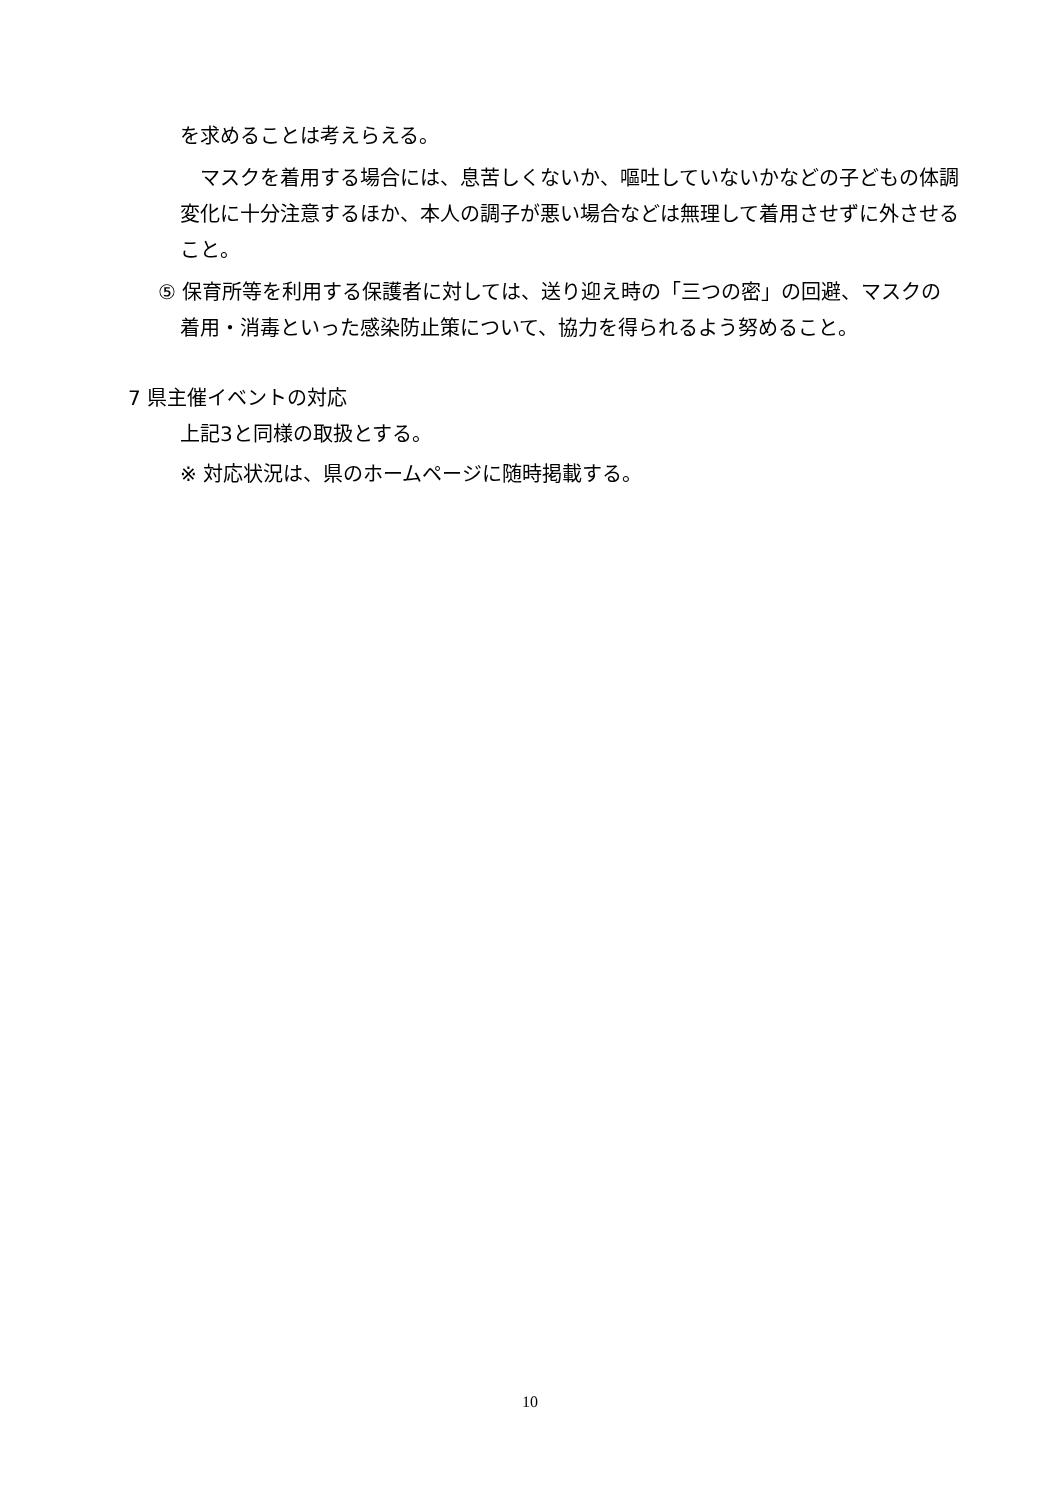を求めることは考えらえる。
　マスクを着用する場合には、息苦しくないか、嘔吐していないかなどの子どもの体調変化に十分注意するほか、本人の調子が悪い場合などは無理して着用させずに外させること。
⑤ 保育所等を利用する保護者に対しては、送り迎え時の「三つの密」の回避、マスクの着用・消毒といった感染防止策について、協力を得られるよう努めること。
7 県主催イベントの対応
上記3と同様の取扱とする。
※ 対応状況は、県のホームページに随時掲載する。
10